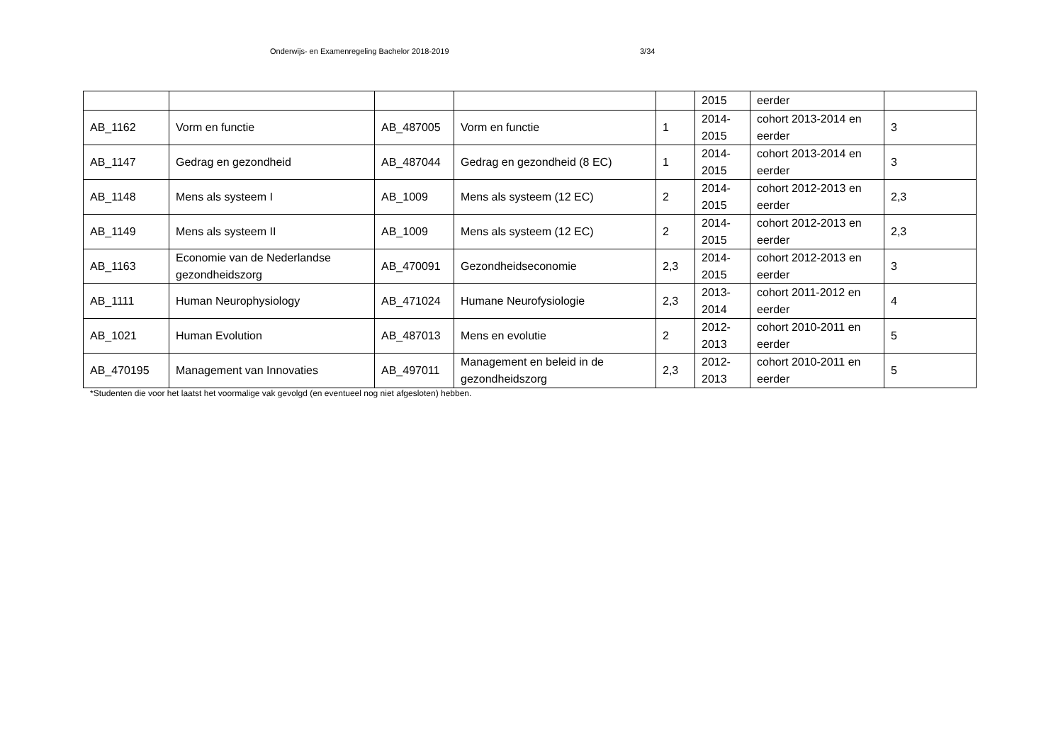Onderwijs- en Examenregeling Bachelor 2018-2019 3/34
| | | | | | 2015 | eerder | |
| AB_1162 | Vorm en functie | AB_487005 | Vorm en functie | 1 | 2014- 2015 | cohort 2013-2014 en eerder | 3 |
| AB_1147 | Gedrag en gezondheid | AB_487044 | Gedrag en gezondheid (8 EC) | 1 | 2014- 2015 | cohort 2013-2014 en eerder | 3 |
| AB_1148 | Mens als systeem I | AB_1009 | Mens als systeem (12 EC) | 2 | 2014- 2015 | cohort 2012-2013 en eerder | 2,3 |
| AB_1149 | Mens als systeem II | AB_1009 | Mens als systeem (12 EC) | 2 | 2014- 2015 | cohort 2012-2013 en eerder | 2,3 |
| AB_1163 | Economie van de Nederlandse gezondheidszorg | AB_470091 | Gezondheidseconomie | 2,3 | 2014- 2015 | cohort 2012-2013 en eerder | 3 |
| AB_1111 | Human Neurophysiology | AB_471024 | Humane Neurofysiologie | 2,3 | 2013- 2014 | cohort 2011-2012 en eerder | 4 |
| AB_1021 | Human Evolution | AB_487013 | Mens en evolutie | 2 | 2012- 2013 | cohort 2010-2011 en eerder | 5 |
| AB_470195 | Management van Innovaties | AB_497011 | Management en beleid in de gezondheidszorg | 2,3 | 2012- 2013 | cohort 2010-2011 en eerder | 5 |
*Studenten die voor het laatst het voormalige vak gevolgd (en eventueel nog niet afgesloten) hebben.